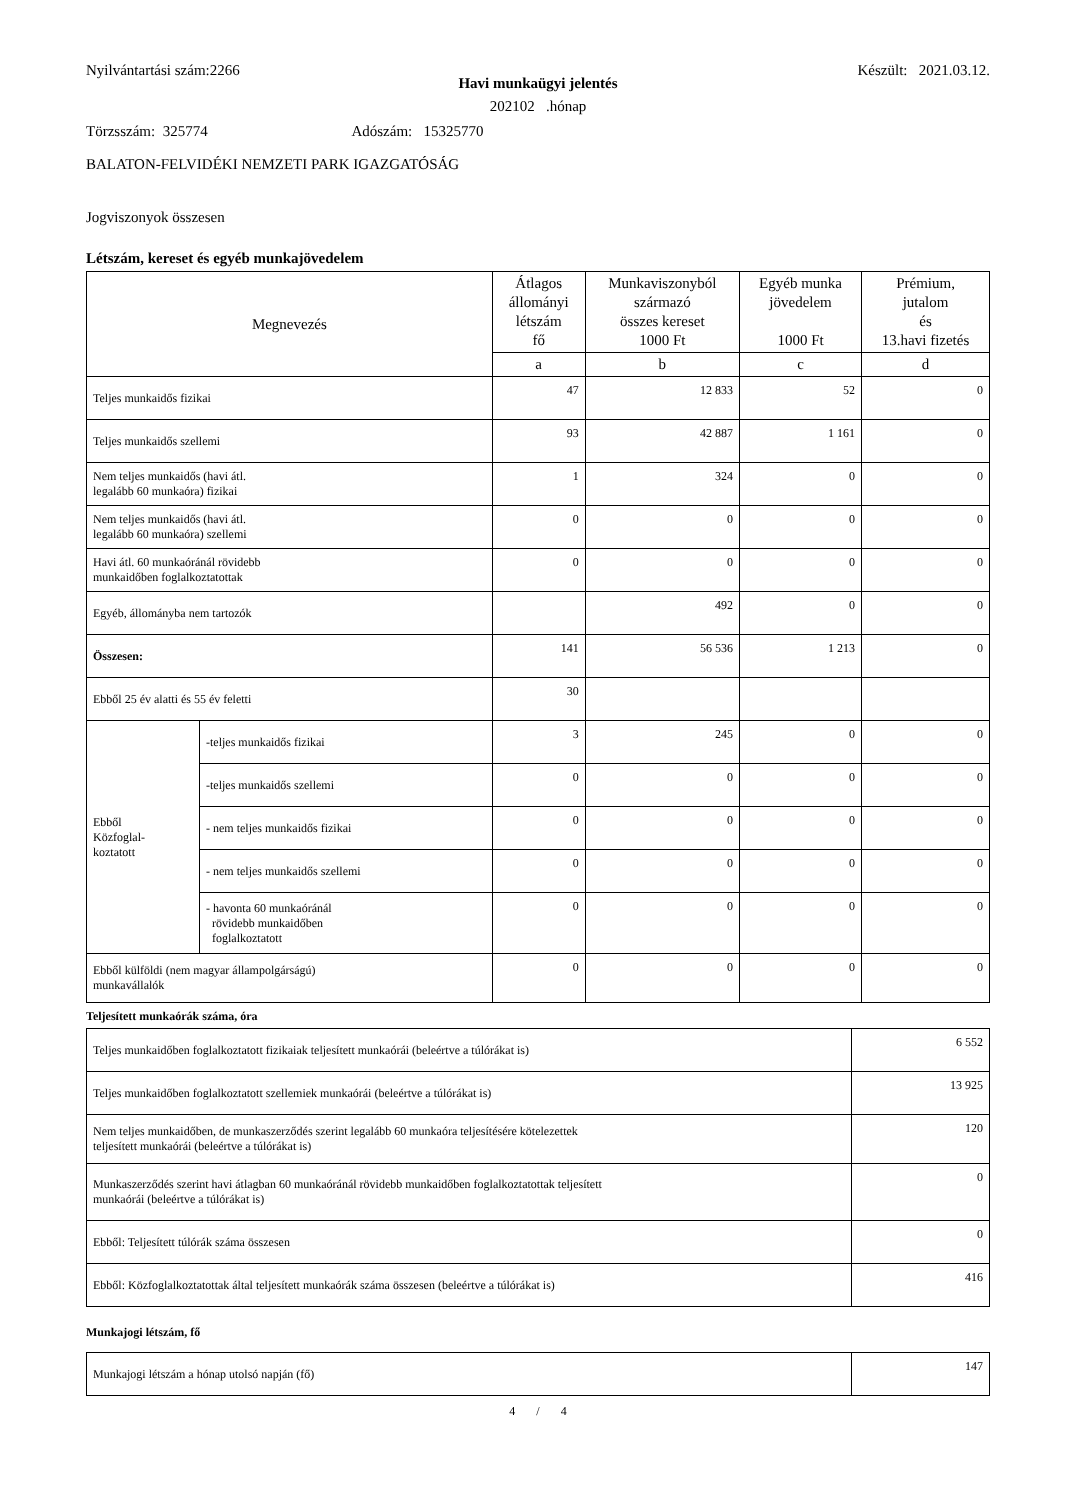Nyilvántartási szám:2266 Készült: 2021.03.12.
Havi munkaügyi jelentés
202102 .hónap
Törzsszám: 325774 Adószám: 15325770
BALATON-FELVIDÉKI NEMZETI PARK IGAZGATÓSÁG
Jogviszonyok összesen
Létszám, kereset és egyéb munkajövedelem
| Megnevezés | | Átlagos állományi létszám fő | Munkaviszonyból származó összes kereset 1000 Ft | Egyéb munka jövedelem 1000 Ft | Prémium, jutalom és 13.havi fizetés |
| --- | --- | --- | --- | --- | --- |
| | | a | b | c | d |
| Teljes munkaidős fizikai | | 47 | 12 833 | 52 | 0 |
| Teljes munkaidős szellemi | | 93 | 42 887 | 1 161 | 0 |
| Nem teljes munkaidős (havi átl. legalább 60 munkaóra) fizikai | | 1 | 324 | 0 | 0 |
| Nem teljes munkaidős (havi átl. legalább 60 munkaóra) szellemi | | 0 | 0 | 0 | 0 |
| Havi átl. 60 munkaóránál rövidebb munkaidőben foglalkoztatottak | | 0 | 0 | 0 | 0 |
| Egyéb, állományba nem tartozók | | | 492 | 0 | 0 |
| Összesen: | | 141 | 56 536 | 1 213 | 0 |
| Ebből 25 év alatti és 55 év feletti | | 30 | | | |
| Ebből Közfoglal- koztatott | -teljes munkaidős fizikai | 3 | 245 | 0 | 0 |
| | -teljes munkaidős szellemi | 0 | 0 | 0 | 0 |
| | - nem teljes munkaidős fizikai | 0 | 0 | 0 | 0 |
| | - nem teljes munkaidős szellemi | 0 | 0 | 0 | 0 |
| | - havonta 60 munkaóránál rövidebb munkaidőben foglalkoztatott | 0 | 0 | 0 | 0 |
| Ebből külföldi (nem magyar állampolgárságú) munkavállalók | | 0 | 0 | 0 | 0 |
Teljesített munkaórák száma, óra
| Teljes munkaidőben foglalkoztatott fizikaiak teljesített munkaórái (beleértve a túlórákat is) | 6 552 |
| Teljes munkaidőben foglalkoztatott szellemiek munkaórái (beleértve a túlórákat is) | 13 925 |
| Nem teljes munkaidőben, de munkaszerződés szerint legalább 60 munkaóra teljesítésére kötelezettek teljesített munkaórái (beleértve a túlórákat is) | 120 |
| Munkaszerződés szerint havi átlagban 60 munkaóránál rövidebb munkaidőben foglalkoztatottak teljesített munkaórái (beleértve a túlórákat is) | 0 |
| Ebből: Teljesített túlórák száma összesen | 0 |
| Ebből: Közfoglalkoztatottak által teljesített munkaórák száma összesen (beleértve a túlórákat is) | 416 |
Munkajogi létszám, fő
| Munkajogi létszám a hónap utolsó napján (fő) | 147 |
4 / 4